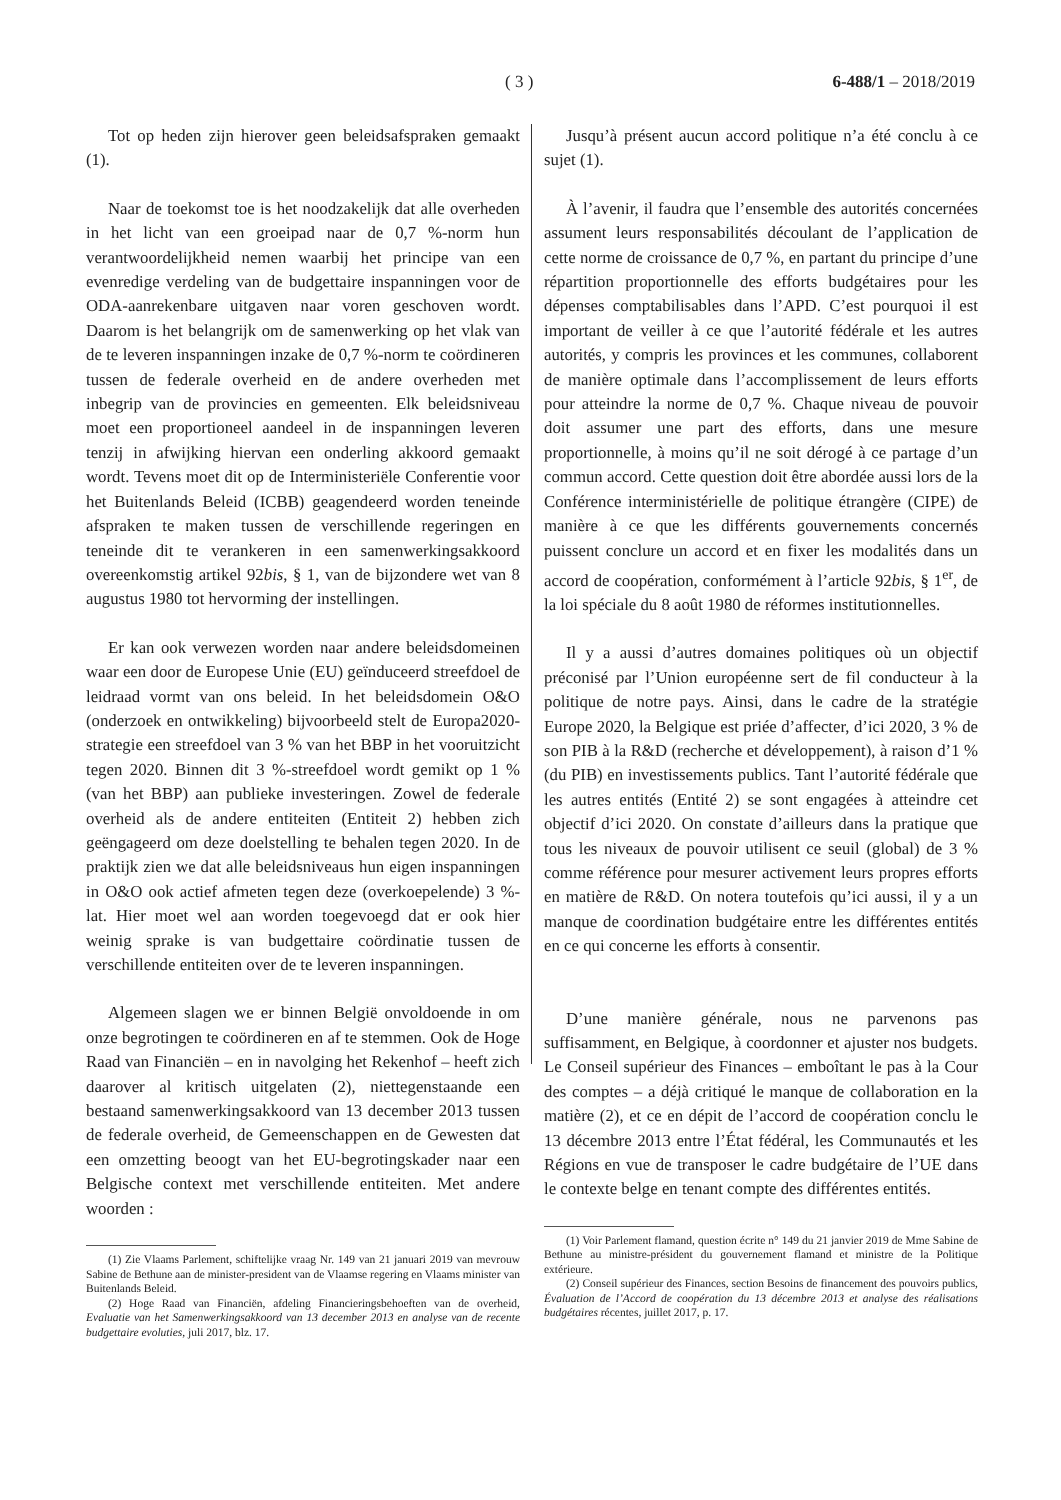( 3 ) 6-488/1 – 2018/2019
Tot op heden zijn hierover geen beleidsafspraken gemaakt (1).
Naar de toekomst toe is het noodzakelijk dat alle overheden in het licht van een groeipad naar de 0,7 %-norm hun verantwoordelijkheid nemen waarbij het principe van een evenredige verdeling van de budgettaire inspanningen voor de ODA-aanrekenbare uitgaven naar voren geschoven wordt. Daarom is het belangrijk om de samenwerking op het vlak van de te leveren inspanningen inzake de 0,7 %-norm te coördineren tussen de federale overheid en de andere overheden met inbegrip van de provincies en gemeenten. Elk beleidsniveau moet een proportioneel aandeel in de inspanningen leveren tenzij in afwijking hiervan een onderling akkoord gemaakt wordt. Tevens moet dit op de Interministeriële Conferentie voor het Buitenlands Beleid (ICBB) geagendeerd worden teneinde afspraken te maken tussen de verschillende regeringen en teneinde dit te verankeren in een samenwerkingsakkoord overeenkomstig artikel 92bis, § 1, van de bijzondere wet van 8 augustus 1980 tot hervorming der instellingen.
Er kan ook verwezen worden naar andere beleidsdomeinen waar een door de Europese Unie (EU) geïnduceerd streefdoel de leidraad vormt van ons beleid. In het beleidsdomein O&O (onderzoek en ontwikkeling) bijvoorbeeld stelt de Europa2020-strategie een streefdoel van 3 % van het BBP in het vooruitzicht tegen 2020. Binnen dit 3 %-streefdoel wordt gemikt op 1 % (van het BBP) aan publieke investeringen. Zowel de federale overheid als de andere entiteiten (Entiteit 2) hebben zich geëngageerd om deze doelstelling te behalen tegen 2020. In de praktijk zien we dat alle beleidsniveaus hun eigen inspanningen in O&O ook actief afmeten tegen deze (overkoepelende) 3 %-lat. Hier moet wel aan worden toegevoegd dat er ook hier weinig sprake is van budgettaire coördinatie tussen de verschillende entiteiten over de te leveren inspanningen.
Algemeen slagen we er binnen België onvoldoende in om onze begrotingen te coördineren en af te stemmen. Ook de Hoge Raad van Financiën – en in navolging het Rekenhof – heeft zich daarover al kritisch uitgelaten (2), niettegenstaande een bestaand samenwerkingsakkoord van 13 december 2013 tussen de federale overheid, de Gemeenschappen en de Gewesten dat een omzetting beoogt van het EU-begrotingskader naar een Belgische context met verschillende entiteiten. Met andere woorden :
(1) Zie Vlaams Parlement, schiftelijke vraag Nr. 149 van 21 januari 2019 van mevrouw Sabine de Bethune aan de minister-president van de Vlaamse regering en Vlaams minister van Buitenlands Beleid.
(2) Hoge Raad van Financiën, afdeling Financieringsbehoeften van de overheid, Evaluatie van het Samenwerkingsakkoord van 13 december 2013 en analyse van de recente budgettaire evoluties, juli 2017, blz. 17.
Jusqu’à présent aucun accord politique n’a été conclu à ce sujet (1).
À l’avenir, il faudra que l’ensemble des autorités concernées assument leurs responsabilités découlant de l’application de cette norme de croissance de 0,7 %, en partant du principe d’une répartition proportionnelle des efforts budgétaires pour les dépenses comptabilisables dans l’APD. C’est pourquoi il est important de veiller à ce que l’autorité fédérale et les autres autorités, y compris les provinces et les communes, collaborent de manière optimale dans l’accomplissement de leurs efforts pour atteindre la norme de 0,7 %. Chaque niveau de pouvoir doit assumer une part des efforts, dans une mesure proportionnelle, à moins qu’il ne soit dérogé à ce partage d’un commun accord. Cette question doit être abordée aussi lors de la Conférence interministérielle de politique étrangère (CIPE) de manière à ce que les différents gouvernements concernés puissent conclure un accord et en fixer les modalités dans un accord de coopération, conformément à l’article 92bis, § 1<sup>er</sup>, de la loi spéciale du 8 août 1980 de réformes institutionnelles.
Il y a aussi d’autres domaines politiques où un objectif préconisé par l’Union européenne sert de fil conducteur à la politique de notre pays. Ainsi, dans le cadre de la stratégie Europe 2020, la Belgique est priée d’affecter, d’ici 2020, 3 % de son PIB à la R&D (recherche et développement), à raison d’1 % (du PIB) en investissements publics. Tant l’autorité fédérale que les autres entités (Entité 2) se sont engagées à atteindre cet objectif d’ici 2020. On constate d’ailleurs dans la pratique que tous les niveaux de pouvoir utilisent ce seuil (global) de 3 % comme référence pour mesurer activement leurs propres efforts en matière de R&D. On notera toutefois qu’ici aussi, il y a un manque de coordination budgétaire entre les différentes entités en ce qui concerne les efforts à consentir.
D’une manière générale, nous ne parvenons pas suffisamment, en Belgique, à coordonner et ajuster nos budgets. Le Conseil supérieur des Finances – emboîtant le pas à la Cour des comptes – a déjà critiqué le manque de collaboration en la matière (2), et ce en dépit de l’accord de coopération conclu le 13 décembre 2013 entre l’État fédéral, les Communautés et les Régions en vue de transposer le cadre budgétaire de l’UE dans le contexte belge en tenant compte des différentes entités.
(1) Voir Parlement flamand, question écrite n° 149 du 21 janvier 2019 de Mme Sabine de Bethune au ministre-président du gouvernement flamand et ministre de la Politique extérieure.
(2) Conseil supérieur des Finances, section Besoins de financement des pouvoirs publics, Évaluation de l’Accord de coopération du 13 décembre 2013 et analyse des réalisations budgétaires récentes, juillet 2017, p. 17.